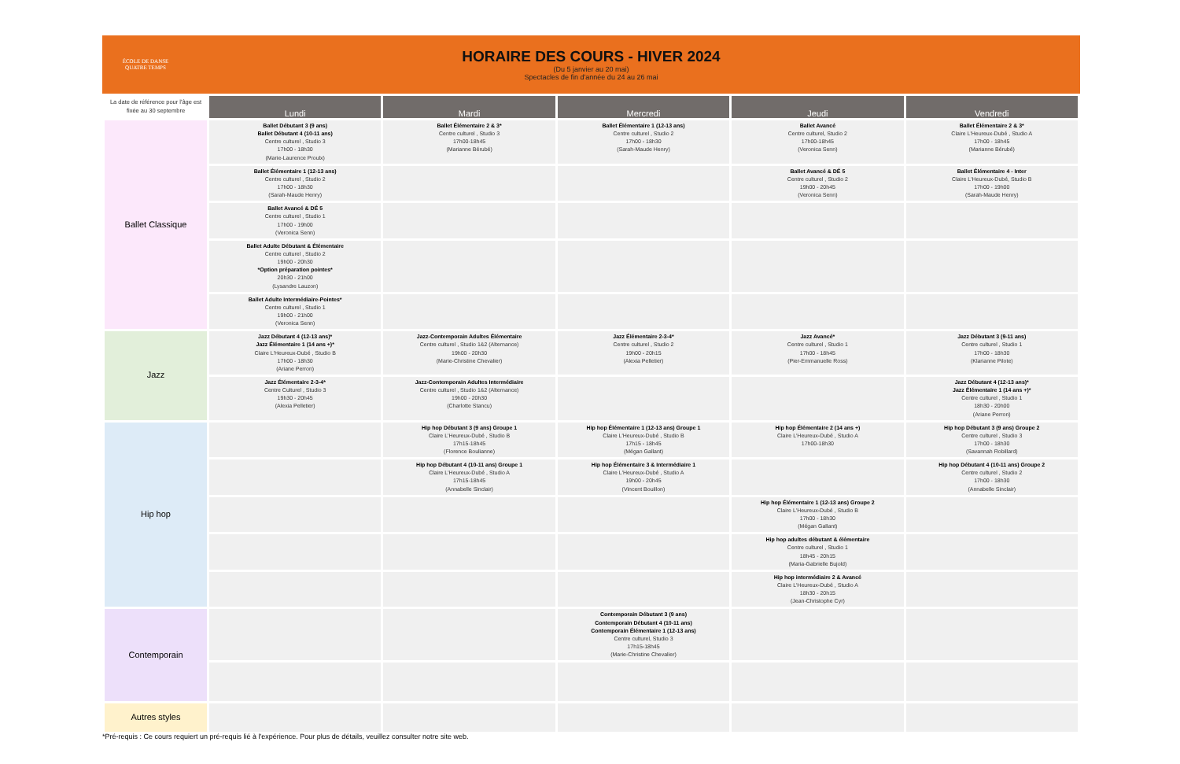ÉCOLE DE DANSE
QUATRE TEMPS
HORAIRE DES COURS - HIVER 2024
(Du 5 janvier au 20 mai)
Spectacles de fin d'année du 24 au 26 mai
| La date de référence pour l'âge est fixée au 30 septembre | Lundi | Mardi | Mercredi | Jeudi | Vendredi |
| Ballet Classique | Ballet Débutant 3 (9 ans) Ballet Débutant 4 (10-11 ans) Centre culturel , Studio 3 17h00 - 18h30 (Marie-Laurence Proulx) | Ballet Élémentaire 2 & 3* Centre culturel , Studio 3 17h00-18h45 (Marianne Bérubé) | Ballet Élémentaire 1 (12-13 ans) Centre culturel , Studio 2 17h00 - 18h30 (Sarah-Maude Henry) | Ballet Avancé Centre culturel, Studio 2 17h00-18h45 (Veronica Senn) | Ballet Élémentaire 2 & 3* Claire L'Heureux-Dubé , Studio A 17h00 - 18h45 (Marianne Bérubé) |
| | Ballet Élémentaire 1 (12-13 ans) Centre culturel , Studio 2 17h00 - 18h30 (Sarah-Maude Henry) | | | Ballet Avancé & DÉ 5 Centre culturel , Studio 2 19h00 - 20h45 (Veronica Senn) | Ballet Élémentaire 4 - Inter Claire L'Heureux-Dubé, Studio B 17h00 - 19h00 (Sarah-Maude Henry) |
| | Ballet Avancé & DÉ 5 Centre culturel , Studio 1 17h00 - 19h00 (Veronica Senn) | | | | |
| | Ballet Adulte Débutant & Élémentaire Centre culturel , Studio 2 19h00 - 20h30 *Option préparation pointes* 20h30 - 21h00 (Lysandre Lauzon) | | | | |
| | Ballet Adulte Intermédiaire-Pointes* Centre culturel , Studio 1 19h00 - 21h00 (Veronica Senn) | | | | |
| Jazz | Jazz Débutant 4 (12-13 ans)* Jazz Élémentaire 1 (14 ans +)* Claire L'Heureux-Dubé , Studio B 17h00 - 18h30 (Ariane Perron) | Jazz-Contemporain Adultes Élémentaire Centre culturel , Studio 1&2 (Alternance) 19h00 - 20h30 (Marie-Christine Chevalier) | Jazz Élémentaire 2-3-4* Centre culturel , Studio 2 19h00 - 20h15 (Alexia Pelletier) | Jazz Avancé* Centre culturel , Studio 1 17h00 - 18h45 (Pier-Emmanuelle Ross) | Jazz Débutant 3 (9-11 ans) Centre culturel , Studio 1 17h00 - 18h30 (Klarianne Pilote) |
| | Jazz Élémentaire 2-3-4* Centre Culturel , Studio 3 19h30 - 20h45 (Alexia Pelletier) | Jazz-Contemporain Adultes Intermédiaire Centre culturel , Studio 1&2 (Alternance) 19h00 - 20h30 (Charlotte Stancu) | | | Jazz Débutant 4 (12-13 ans)* Jazz Élémentaire 1 (14 ans +)* Centre culturel , Studio 1 18h30 - 20h00 (Ariane Perron) |
| Hip hop | | Hip hop Débutant 3 (9 ans) Groupe 1 Claire L'Heureux-Dubé , Studio B 17h15-18h45 (Florence Boulianne) | Hip hop Élémentaire 1 (12-13 ans) Groupe 1 Claire L'Heureux-Dubé , Studio B 17h15 - 18h45 (Mégan Gallant) | Hip hop Élémentaire 2 (14 ans +) Claire L'Heureux-Dubé , Studio A 17h00-18h30 | Hip hop Débutant 3 (9 ans) Groupe 2 Centre culturel , Studio 3 17h00 - 18h30 (Savannah Robillard) |
| | | Hip hop Débutant 4 (10-11 ans) Groupe 1 Claire L'Heureux-Dubé , Studio A 17h15-18h45 (Annabelle Sinclair) | Hip hop Élémentaire 3 & Intermédiaire 1 Claire L'Heureux-Dubé , Studio A 19h00 - 20h45 (Vincent Bouillon) | | Hip hop Débutant 4 (10-11 ans) Groupe 2 Centre culturel , Studio 2 17h00 - 18h30 (Annabelle Sinclair) |
| | | | | Hip hop Élémentaire 1 (12-13 ans) Groupe 2 Claire L'Heureux-Dubé , Studio B 17h00 - 18h30 (Mégan Gallant) | |
| | | | | Hip hop adultes débutant & élémentaire Centre culturel , Studio 1 18h45 - 20h15 (Maria-Gabrielle Bujold) | |
| | | | | Hip hop intermédiaire 2 & Avancé Claire L'Heureux-Dubé , Studio A 18h30 - 20h15 (Jean-Christophe Cyr) | |
| Contemporain | | | Contemporain Débutant 3 (9 ans) Contemporain Débutant 4 (10-11 ans) Contemporain Élémentaire 1 (12-13 ans) Centre culturel, Studio 3 17h15-18h45 (Marie-Christine Chevalier) | | |
| Autres styles | | | | | |
*Pré-requis : Ce cours requiert un pré-requis lié à l'expérience. Pour plus de détails, veuillez consulter notre site web.